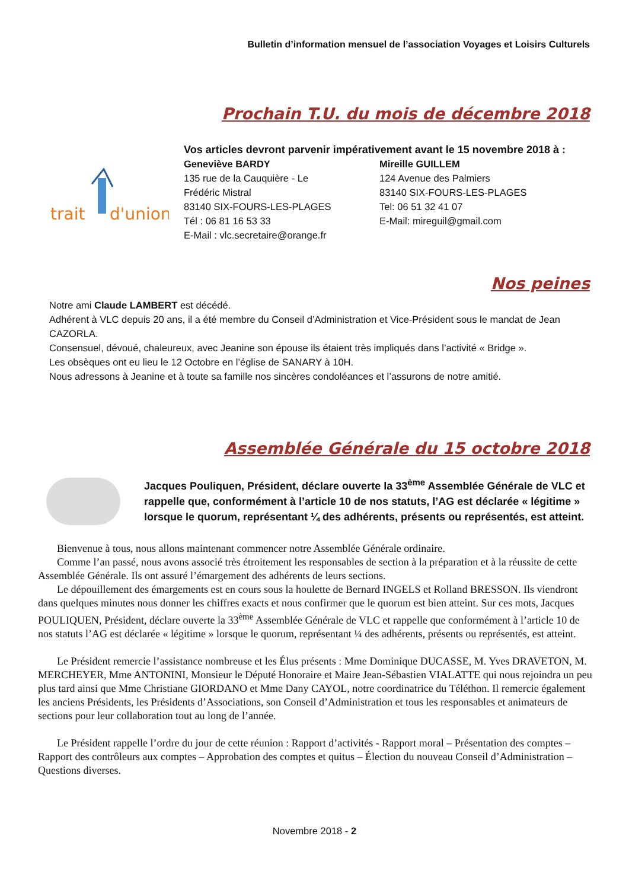Bulletin d’information mensuel de l’association Voyages et Loisirs Culturels
Prochain T.U. du mois de décembre 2018
trait
d'union
Vos articles devront parvenir impérativement avant le 15 novembre 2018 à :
Geneviève BARDY
135 rue de la Cauquière - Le
Frédéric Mistral
83140 SIX-FOURS-LES-PLAGES
Tél : 06 81 16 53 33
E-Mail : vlc.secretaire@orange.fr
Mireille GUILLEM
124 Avenue des Palmiers
83140 SIX-FOURS-LES-PLAGES
Tel: 06 51 32 41 07
E-Mail: mireguil@gmail.com
Nos peines
Notre ami Claude LAMBERT est décédé.
Adhérent à VLC depuis 20 ans, il a été membre du Conseil d’Administration et Vice-Président sous le mandat de Jean CAZORLA.
Consensuel, dévoué, chaleureux, avec Jeanine son épouse ils étaient très impliqués dans l’activité « Bridge ».
Les obsèques ont eu lieu le 12 Octobre en l’église de SANARY à 10H.
Nous adressons à Jeanine et à toute sa famille nos sincères condoléances et l’assurons de notre amitié.
Assemblée Générale du 15 octobre 2018
Jacques Pouliquen, Président, déclare ouverte la 33<sup>ème</sup> Assemblée Générale de VLC et rappelle que, conformément à l’article 10 de nos statuts, l’AG est déclarée « légitime » lorsque le quorum, représentant ¼ des adhérents, présents ou représentés, est atteint.
Bienvenue à tous, nous allons maintenant commencer notre Assemblée Générale ordinaire.
Comme l’an passé, nous avons associé très étroitement les responsables de section à la préparation et à la réussite de cette Assemblée Générale. Ils ont assuré l’émargement des adhérents de leurs sections.
Le dépouillement des émargements est en cours sous la houlette de Bernard INGELS et Rolland BRESSON. Ils viendront dans quelques minutes nous donner les chiffres exacts et nous confirmer que le quorum est bien atteint. Sur ces mots, Jacques POULIQUEN, Président, déclare ouverte la 33<sup>ème</sup> Assemblée Générale de VLC et rappelle que conformément à l’article 10 de nos statuts l’AG est déclarée « légitime » lorsque le quorum, représentant ¼ des adhérents, présents ou représentés, est atteint.
Le Président remercie l’assistance nombreuse et les Élus présents : Mme Dominique DUCASSE, M. Yves DRAVETON, M. MERCHEYER, Mme ANTONINI, Monsieur le Député Honoraire et Maire Jean-Sébastien VIALATTE qui nous rejoindra un peu plus tard ainsi que Mme Christiane GIORDANO et Mme Dany CAYOL, notre coordinatrice du Téléthon. Il remercie également les anciens Présidents, les Présidents d’Associations, son Conseil d’Administration et tous les responsables et animateurs de sections pour leur collaboration tout au long de l’année.
Le Président rappelle l’ordre du jour de cette réunion : Rapport d’activités - Rapport moral – Présentation des comptes – Rapport des contrôleurs aux comptes – Approbation des comptes et quitus – Élection du nouveau Conseil d’Administration – Questions diverses.
Novembre 2018 - 2